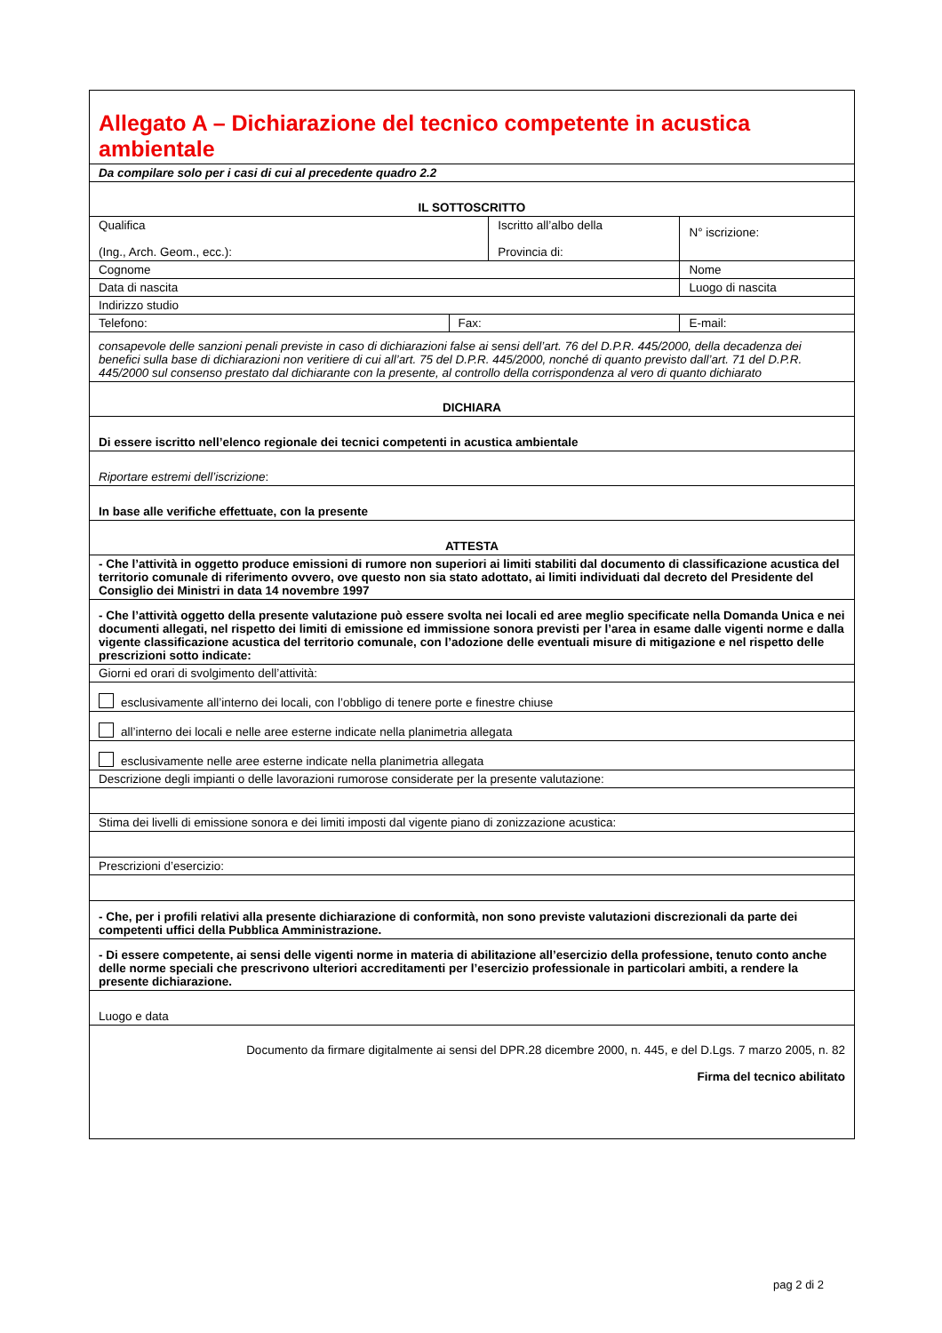| Allegato A – Dichiarazione del tecnico competente in acustica ambientale | | | | |
| Da compilare solo per i casi di cui al precedente quadro 2.2 | | | | |
| IL SOTTOSCRITTO | | | | |
| Qualifica (Ing., Arch. Geom., ecc.): | | Iscritto all’albo della Provincia di: | | N° iscrizione: |
| Cognome | | | Nome | |
| Data di nascita | | | Luogo di nascita | |
| Indirizzo studio | | | | |
| Telefono: | Fax: | | E-mail: | |
| consapevole delle sanzioni penali previste in caso di dichiarazioni false ai sensi dell’art. 76 del D.P.R. 445/2000, della decadenza dei benefici sulla base di dichiarazioni non veritiere di cui all’art. 75 del D.P.R. 445/2000, nonché di quanto previsto dall’art. 71 del D.P.R. 445/2000 sul consenso prestato dal dichiarante con la presente, al controllo della corrispondenza al vero di quanto dichiarato | | | | |
| DICHIARA | | | | |
| Di essere iscritto nell’elenco regionale dei tecnici competenti in acustica ambientale | | | | |
| Riportare estremi dell’iscrizione : | | | | |
| In base alle verifiche effettuate, con la presente | | | | |
| ATTESTA | | | | |
| - Che l’attività in oggetto produce emissioni di rumore non superiori ai limiti stabiliti dal documento di classificazione acustica del territorio comunale di riferimento ovvero, ove questo non sia stato adottato, ai limiti individuati dal decreto del Presidente del Consiglio dei Ministri in data 14 novembre 1997 | | | | |
| - Che l’attività oggetto della presente valutazione può essere svolta nei locali ed aree meglio specificate nella Domanda Unica e nei documenti allegati, nel rispetto dei limiti di emissione ed immissione sonora previsti per l’area in esame dalle vigenti norme e dalla vigente classificazione acustica del territorio comunale, con l’adozione delle eventuali misure di mitigazione e nel rispetto delle prescrizioni sotto indicate: | | | | |
| Giorni ed orari di svolgimento dell’attività: | | | | |
| esclusivamente all’interno dei locali, con l’obbligo di tenere porte e finestre chiuse | | | | |
| all’interno dei locali e nelle aree esterne indicate nella planimetria allegata | | | | |
| esclusivamente nelle aree esterne indicate nella planimetria allegata | | | | |
| Descrizione degli impianti o delle lavorazioni rumorose considerate per la presente valutazione: | | | | |
| Stima dei livelli di emissione sonora e dei limiti imposti dal vigente piano di zonizzazione acustica: | | | | |
| Prescrizioni d’esercizio: | | | | |
| - Che, per i profili relativi alla presente dichiarazione di conformità, non sono previste valutazioni discrezionali da parte dei competenti uffici della Pubblica Amministrazione. | | | | |
| - Di essere competente, ai sensi delle vigenti norme in materia di abilitazione all’esercizio della professione, tenuto conto anche delle norme speciali che prescrivono ulteriori accreditamenti per l’esercizio professionale in particolari ambiti, a rendere la presente dichiarazione. | | | | |
| Luogo e data | | | | |
| Documento da firmare digitalmente ai sensi del DPR.28 dicembre 2000, n. 445, e del D.Lgs. 7 marzo 2005, n. 82 Firma del tecnico abilitato | | | | |
pag 2 di 2